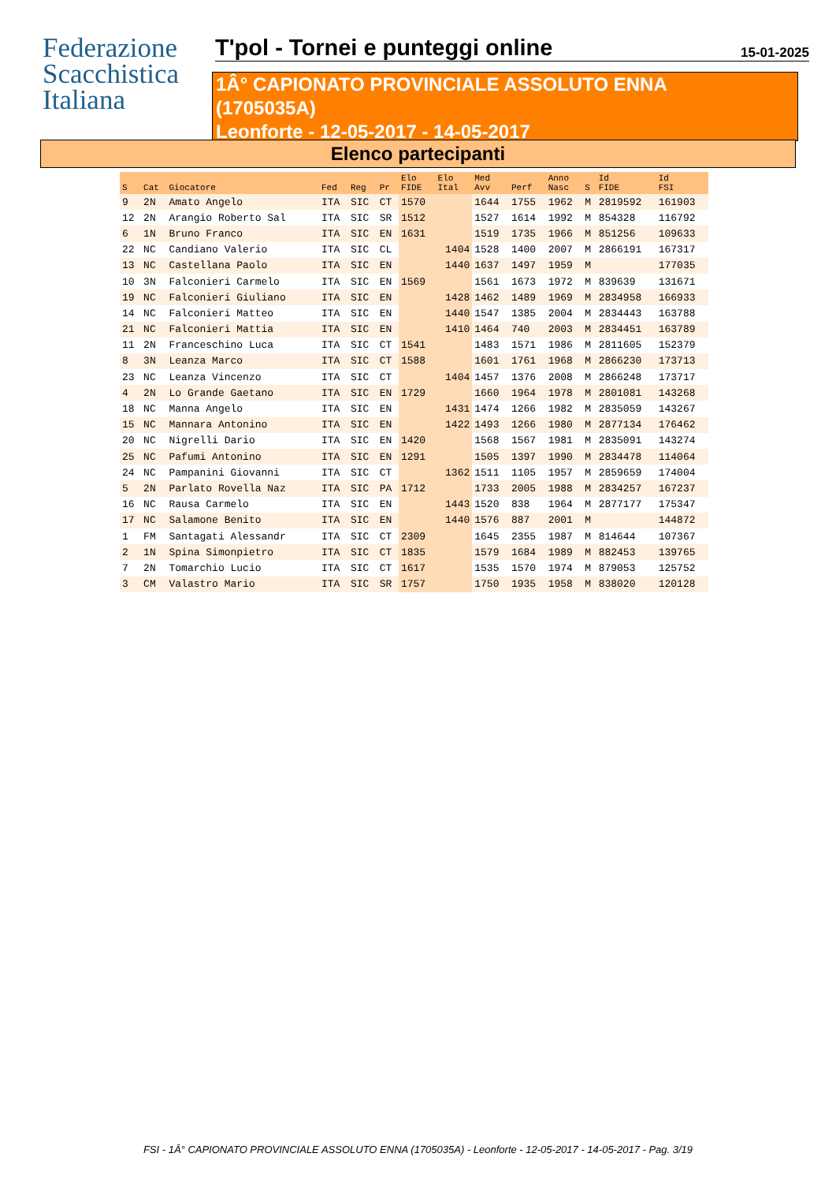Federazione
Scacchistica
Italiana
T'pol - Tornei e punteggi online
15-01-2025
1Â° CAPIONATO PROVINCIALE ASSOLUTO ENNA
(1705035A)
Leonforte - 12-05-2017 - 14-05-2017
Elenco partecipanti
| S | Cat | Giocatore | Fed | Reg | Pr | Elo FIDE | Elo Ital | Med Avv | Perf | Anno Nasc | S | Id FIDE | Id FSI |
| --- | --- | --- | --- | --- | --- | --- | --- | --- | --- | --- | --- | --- | --- |
| 9 | 2N | Amato Angelo | ITA | SIC | CT | 1570 | | 1644 | 1755 | 1962 | M | 2819592 | 161903 |
| 12 | 2N | Arangio Roberto Sal | ITA | SIC | SR | 1512 | | 1527 | 1614 | 1992 | M | 854328 | 116792 |
| 6 | 1N | Bruno Franco | ITA | SIC | EN | 1631 | | 1519 | 1735 | 1966 | M | 851256 | 109633 |
| 22 | NC | Candiano Valerio | ITA | SIC | CL | | 1404 | 1528 | 1400 | 2007 | M | 2866191 | 167317 |
| 13 | NC | Castellana Paolo | ITA | SIC | EN | | 1440 | 1637 | 1497 | 1959 | M | | 177035 |
| 10 | 3N | Falconieri Carmelo | ITA | SIC | EN | 1569 | | 1561 | 1673 | 1972 | M | 839639 | 131671 |
| 19 | NC | Falconieri Giuliano | ITA | SIC | EN | | 1428 | 1462 | 1489 | 1969 | M | 2834958 | 166933 |
| 14 | NC | Falconieri Matteo | ITA | SIC | EN | | 1440 | 1547 | 1385 | 2004 | M | 2834443 | 163788 |
| 21 | NC | Falconieri Mattia | ITA | SIC | EN | | 1410 | 1464 | 740 | 2003 | M | 2834451 | 163789 |
| 11 | 2N | Franceschino Luca | ITA | SIC | CT | 1541 | | 1483 | 1571 | 1986 | M | 2811605 | 152379 |
| 8 | 3N | Leanza Marco | ITA | SIC | CT | 1588 | | 1601 | 1761 | 1968 | M | 2866230 | 173713 |
| 23 | NC | Leanza Vincenzo | ITA | SIC | CT | | 1404 | 1457 | 1376 | 2008 | M | 2866248 | 173717 |
| 4 | 2N | Lo Grande Gaetano | ITA | SIC | EN | 1729 | | 1660 | 1964 | 1978 | M | 2801081 | 143268 |
| 18 | NC | Manna Angelo | ITA | SIC | EN | | 1431 | 1474 | 1266 | 1982 | M | 2835059 | 143267 |
| 15 | NC | Mannara Antonino | ITA | SIC | EN | | 1422 | 1493 | 1266 | 1980 | M | 2877134 | 176462 |
| 20 | NC | Nigrelli Dario | ITA | SIC | EN | 1420 | | 1568 | 1567 | 1981 | M | 2835091 | 143274 |
| 25 | NC | Pafumi Antonino | ITA | SIC | EN | 1291 | | 1505 | 1397 | 1990 | M | 2834478 | 114064 |
| 24 | NC | Pampanini Giovanni | ITA | SIC | CT | | 1362 | 1511 | 1105 | 1957 | M | 2859659 | 174004 |
| 5 | 2N | Parlato Rovella Naz | ITA | SIC | PA | 1712 | | 1733 | 2005 | 1988 | M | 2834257 | 167237 |
| 16 | NC | Rausa Carmelo | ITA | SIC | EN | | 1443 | 1520 | 838 | 1964 | M | 2877177 | 175347 |
| 17 | NC | Salamone Benito | ITA | SIC | EN | | 1440 | 1576 | 887 | 2001 | M | | 144872 |
| 1 | FM | Santagati Alessandr | ITA | SIC | CT | 2309 | | 1645 | 2355 | 1987 | M | 814644 | 107367 |
| 2 | 1N | Spina Simonpietro | ITA | SIC | CT | 1835 | | 1579 | 1684 | 1989 | M | 882453 | 139765 |
| 7 | 2N | Tomarchio Lucio | ITA | SIC | CT | 1617 | | 1535 | 1570 | 1974 | M | 879053 | 125752 |
| 3 | CM | Valastro Mario | ITA | SIC | SR | 1757 | | 1750 | 1935 | 1958 | M | 838020 | 120128 |
FSI - 1Â° CAPIONATO PROVINCIALE ASSOLUTO ENNA (1705035A) - Leonforte - 12-05-2017 - 14-05-2017 - Pag. 3/19